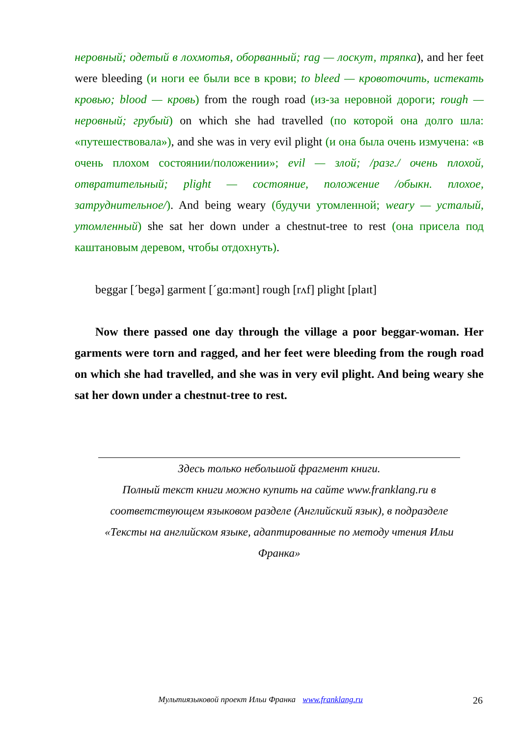неровный; одетый в лохмотья, оборванный; rag — лоскут, тряпка), and her feet were bleeding (и ноги ее были все в крови; to bleed — кровоточить, истекать кровью; blood — кровь) from the rough road (из-за неровной дороги; rough — неровный; грубый) on which she had travelled (по которой она долго шла: «путешествовала»), and she was in very evil plight (и она была очень измучена: «в очень плохом состоянии/положении»; evil — злой; /разг./ очень плохой, отвратительный; plight — состояние, положение /обыкн. плохое, затруднительное/). And being weary (будучи утомленной; weary — усталый, утомленный) she sat her down under a chestnut-tree to rest (она присела под каштановым деревом, чтобы отдохнуть).
beggar [ˊbegə] garment [ˊgɑ:mənt] rough [rʌf] plight [plaɪt]
Now there passed one day through the village a poor beggar-woman. Her garments were torn and ragged, and her feet were bleeding from the rough road on which she had travelled, and she was in very evil plight. And being weary she sat her down under a chestnut-tree to rest.
Здесь только небольшой фрагмент книги.
Полный текст книги можно купить на сайте www.franklang.ru в соответствующем языковом разделе (Английский язык), в подразделе «Тексты на английском языке, адаптированные по методу чтения Ильи Франка»
Мультиязыковой проект Ильи Франка www.franklang.ru 26